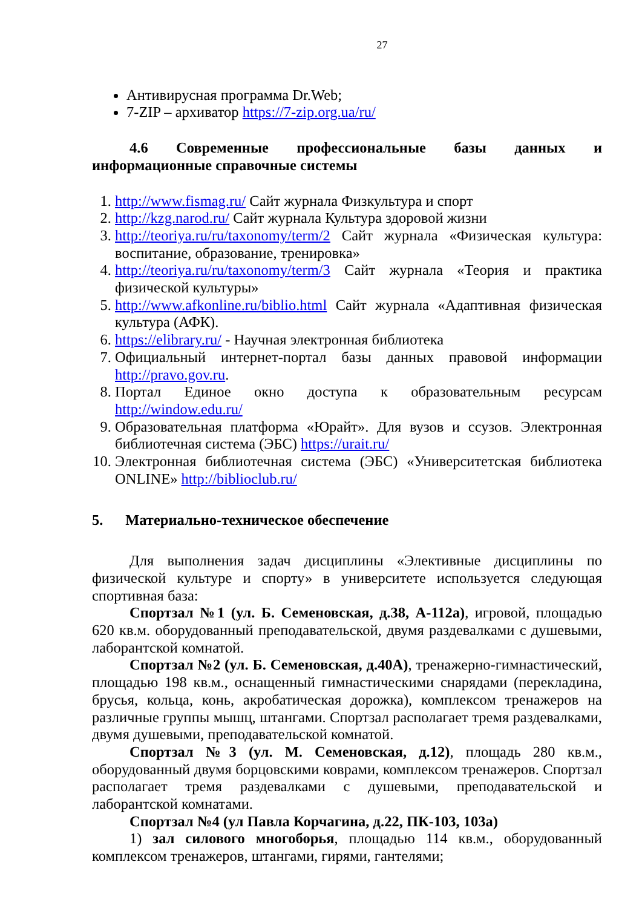27
Антивирусная программа Dr.Web;
7-ZIP – архиватор https://7-zip.org.ua/ru/
4.6 Современные профессиональные базы данных и информационные справочные системы
1. http://www.fismag.ru/ Сайт журнала Физкультура и спорт
2. http://kzg.narod.ru/ Сайт журнала Культура здоровой жизни
3. http://teoriya.ru/ru/taxonomy/term/2 Сайт журнала «Физическая культура: воспитание, образование, тренировка»
4. http://teoriya.ru/ru/taxonomy/term/3 Сайт журнала «Теория и практика физической культуры»
5. http://www.afkonline.ru/biblio.html Сайт журнала «Адаптивная физическая культура (АФК).
6. https://elibrary.ru/ - Научная электронная библиотека
7. Официальный интернет-портал базы данных правовой информации http://pravo.gov.ru.
8. Портал Единое окно доступа к образовательным ресурсам http://window.edu.ru/
9. Образовательная платформа «Юрайт». Для вузов и ссузов. Электронная библиотечная система (ЭБС) https://urait.ru/
10. Электронная библиотечная система (ЭБС) «Университетская библиотека ONLINE» http://biblioclub.ru/
5. Материально-техническое обеспечение
Для выполнения задач дисциплины «Элективные дисциплины по физической культуре и спорту» в университете используется следующая спортивная база:
Спортзал №1 (ул. Б. Семеновская, д.38, А-112а), игровой, площадью 620 кв.м. оборудованный преподавательской, двумя раздевалками с душевыми, лаборантской комнатой.
Спортзал №2 (ул. Б. Семеновская, д.40А), тренажерно-гимнастический, площадью 198 кв.м., оснащенный гимнастическими снарядами (перекладина, брусья, кольца, конь, акробатическая дорожка), комплексом тренажеров на различные группы мышц, штангами. Спортзал располагает тремя раздевалками, двумя душевыми, преподавательской комнатой.
Спортзал №3 (ул. М. Семеновская, д.12), площадь 280 кв.м., оборудованный двумя борцовскими коврами, комплексом тренажеров. Спортзал располагает тремя раздевалками с душевыми, преподавательской и лаборантской комнатами.
Спортзал №4 (ул Павла Корчагина, д.22, ПК-103, 103а)
1) зал силового многоборья, площадью 114 кв.м., оборудованный комплексом тренажеров, штангами, гирями, гантелями;